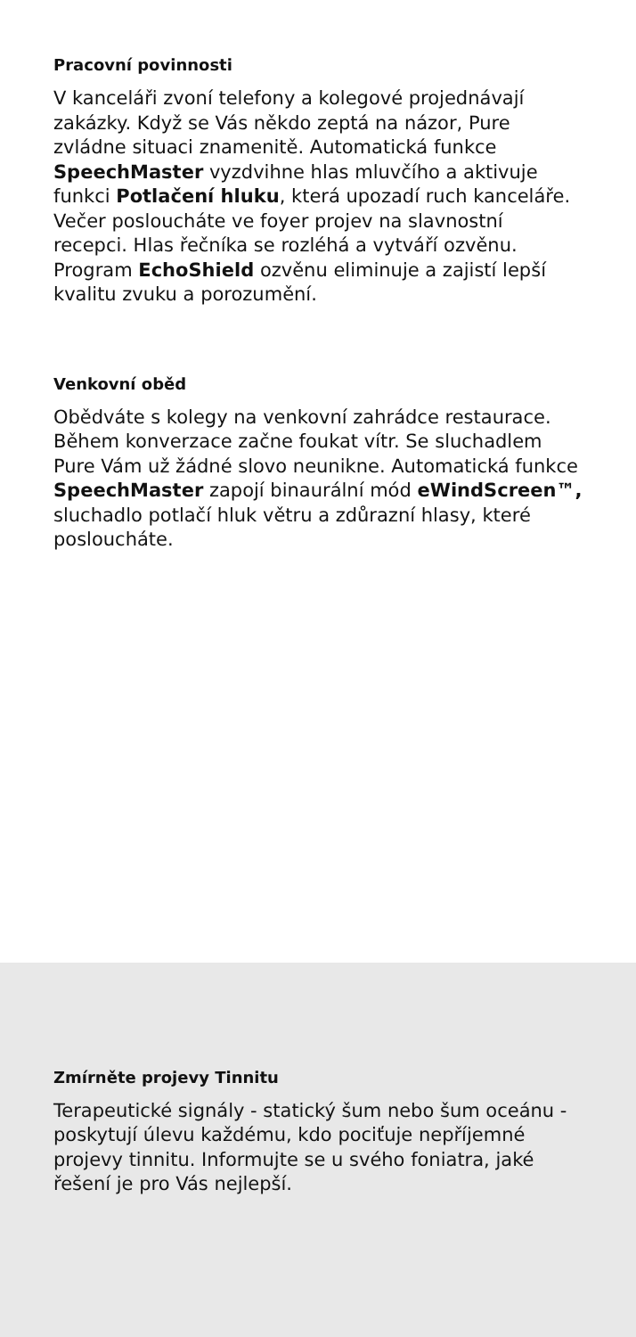Pracovní povinnosti
V kanceláři zvoní telefony a kolegové projednávají zakázky. Když se Vás někdo zeptá na názor, Pure zvládne situaci znamenitě. Automatická funkce SpeechMaster vyzdvihne hlas mluvčího a aktivuje funkci Potlačení hluku, která upozadí ruch kanceláře. Večer posloucháte ve foyer projev na slavnostní recepci. Hlas řečníka se rozléhá a vytváří ozvěnu. Program EchoShield ozvěnu eliminuje a zajistí lepší kvalitu zvuku a porozumění.
Venkovní oběd
Obědváte s kolegy na venkovní zahrádce restaurace. Během konverzace začne foukat vítr. Se sluchadlem Pure Vám už žádné slovo neunikne. Automatická funkce SpeechMaster zapojí binaurální mód eWindScreen™, sluchadlo potlačí hluk větru a zdůrazní hlasy, které posloucháte.
Zmírněte projevy Tinnitu
Terapeutické signály - statický šum nebo šum oceánu - poskytují úlevu každému, kdo pociťuje nepříjemné projevy tinnitu. Informujte se u svého foniatra, jaké řešení je pro Vás nejlepší.